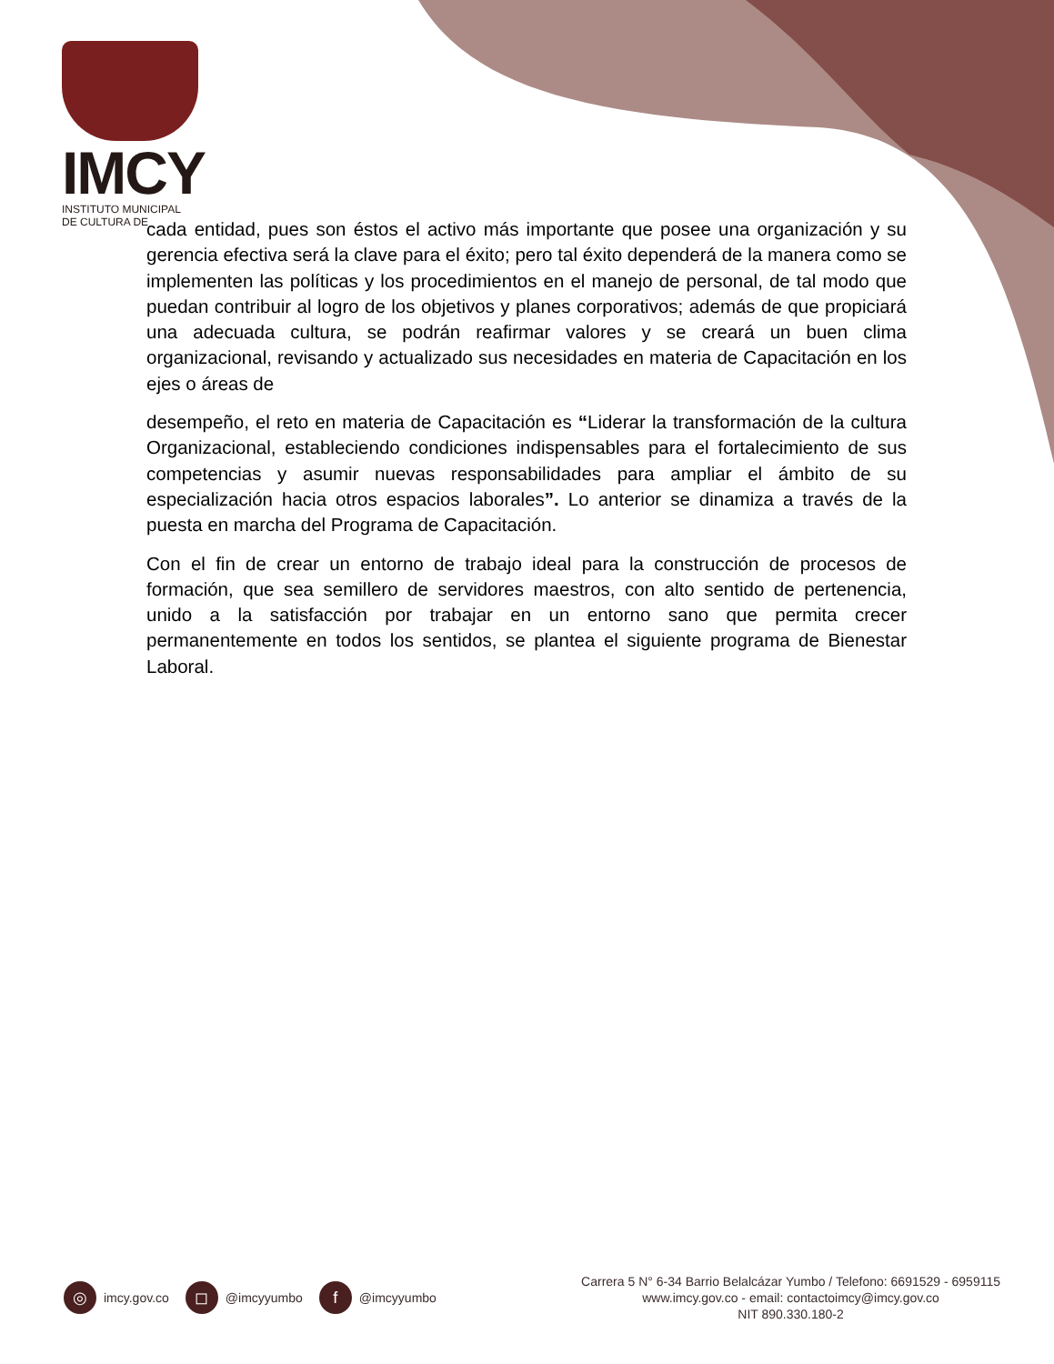IMCY
INSTITUTO MUNICIPAL
DE CULTURA DE
cada entidad, pues son éstos el activo más importante que posee una organización y su gerencia efectiva será la clave para el éxito; pero tal éxito dependerá de la manera como se implementen las políticas y los procedimientos en el manejo de personal, de tal modo que puedan contribuir al logro de los objetivos y planes corporativos; además de que propiciará una adecuada cultura, se podrán reafirmar valores y se creará un buen clima organizacional, revisando y actualizado sus necesidades en materia de Capacitación en los ejes o áreas de
desempeño, el reto en materia de Capacitación es “Liderar la transformación de la cultura Organizacional, estableciendo condiciones indispensables para el fortalecimiento de sus competencias y asumir nuevas responsabilidades para ampliar el ámbito de su especialización hacia otros espacios laborales”. Lo anterior se dinamiza a través de la puesta en marcha del Programa de Capacitación.
Con el fin de crear un entorno de trabajo ideal para la construcción de procesos de formación, que sea semillero de servidores maestros, con alto sentido de pertenencia, unido a la satisfacción por trabajar en un entorno sano que permita crecer permanentemente en todos los sentidos, se plantea el siguiente programa de Bienestar Laboral.
◎ imcy.gov.co
◻ @imcyyumbo
f @imcyyumbo
Carrera 5 N° 6-34 Barrio Belalcázar Yumbo / Telefono: 6691529 - 6959115
www.imcy.gov.co - email: contactoimcy@imcy.gov.co
NIT 890.330.180-2